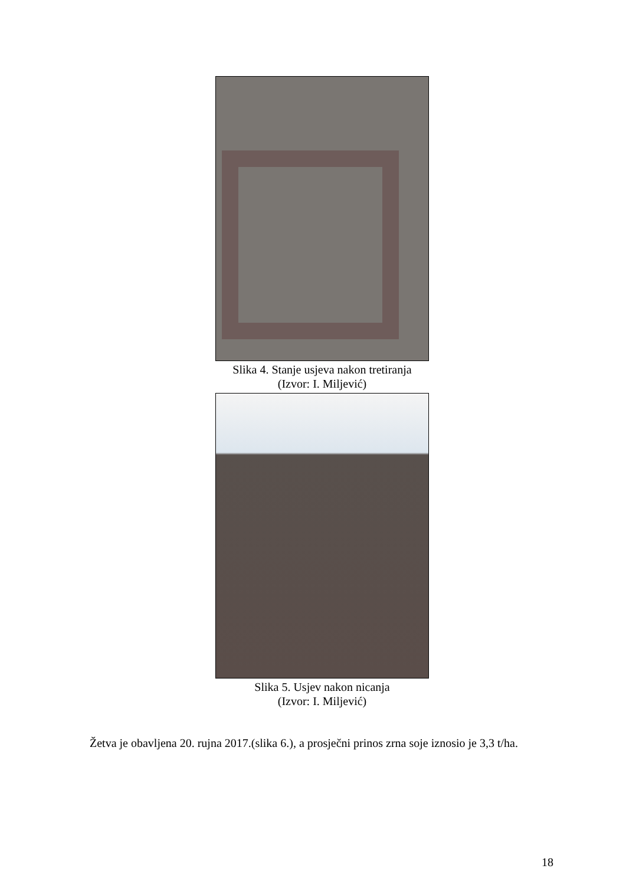Slika 4. Stanje usjeva nakon tretiranja
(Izvor: I. Miljević)
Slika 5. Usjev nakon nicanja
(Izvor: I. Miljević)
Žetva je obavljena 20. rujna 2017.(slika 6.), a prosječni prinos zrna soje iznosio je 3,3 t/ha.
18